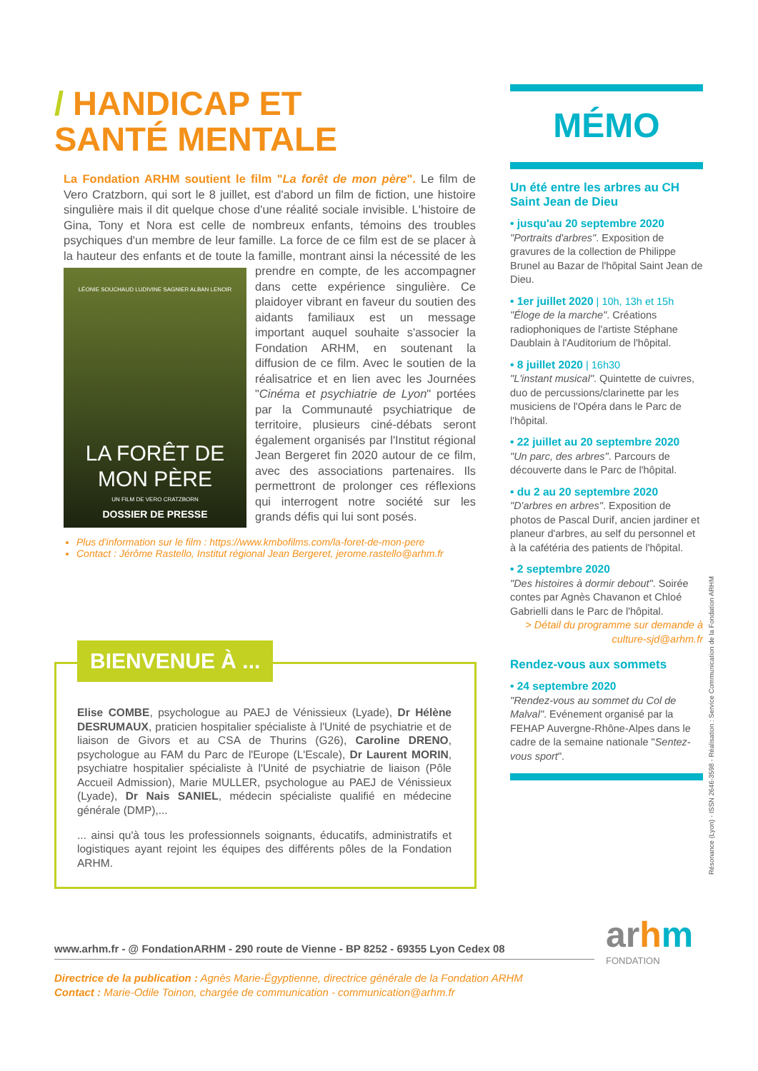/ HANDICAP ET
SANTÉ MENTALE
La Fondation ARHM soutient le film "La forêt de mon père". Le film de Vero Cratzborn, qui sort le 8 juillet, est d'abord un film de fiction, une histoire singulière mais il dit quelque chose d'une réalité sociale invisible. L'histoire de Gina, Tony et Nora est celle de nombreux enfants, témoins des troubles psychiques d'un membre de leur famille. La force de ce film est de se placer à la hauteur des enfants et de toute la famille, montrant ainsi la nécessité de les LÉONIE SOUCHAUD LUDIVINE SAGNIER ALBAN LENOIR
LA FORÊT DE MON PÈRE
UN FILM DE VERO CRATZBORN
DOSSIER DE PRESSE prendre en compte, de les accompagner dans cette expérience singulière. Ce plaidoyer vibrant en faveur du soutien des aidants familiaux est un message important auquel souhaite s'associer la Fondation ARHM, en soutenant la diffusion de ce film. Avec le soutien de la réalisatrice et en lien avec les Journées "Cinéma et psychiatrie de Lyon" portées par la Communauté psychiatrique de territoire, plusieurs ciné-débats seront également organisés par l'Institut régional Jean Bergeret fin 2020 autour de ce film, avec des associations partenaires. Ils permettront de prolonger ces réflexions qui interrogent notre société sur les grands défis qui lui sont posés.
Plus d'information sur le film : https://www.kmbofilms.com/la-foret-de-mon-pere
Contact : Jérôme Rastello, Institut régional Jean Bergeret, jerome.rastello@arhm.fr
BIENVENUE À ...
Elise COMBE, psychologue au PAEJ de Vénissieux (Lyade), Dr Hélène DESRUMAUX, praticien hospitalier spécialiste à l'Unité de psychiatrie et de liaison de Givors et au CSA de Thurins (G26), Caroline DRENO, psychologue au FAM du Parc de l'Europe (L'Escale), Dr Laurent MORIN, psychiatre hospitalier spécialiste à l'Unité de psychiatrie de liaison (Pôle Accueil Admission), Marie MULLER, psychologue au PAEJ de Vénissieux (Lyade), Dr Nais SANIEL, médecin spécialiste qualifié en médecine générale (DMP),...
... ainsi qu'à tous les professionnels soignants, éducatifs, administratifs et logistiques ayant rejoint les équipes des différents pôles de la Fondation ARHM.
MÉMO
Un été entre les arbres au CH Saint Jean de Dieu
• jusqu'au 20 septembre 2020
"Portraits d'arbres". Exposition de gravures de la collection de Philippe Brunel au Bazar de l'hôpital Saint Jean de Dieu.
• 1er juillet 2020 | 10h, 13h et 15h
"Éloge de la marche". Créations radiophoniques de l'artiste Stéphane Daublain à l'Auditorium de l'hôpital.
• 8 juillet 2020 | 16h30
"L'instant musical". Quintette de cuivres, duo de percussions/clarinette par les musiciens de l'Opéra dans le Parc de l'hôpital.
• 22 juillet au 20 septembre 2020
"Un parc, des arbres". Parcours de découverte dans le Parc de l'hôpital.
• du 2 au 20 septembre 2020
"D'arbres en arbres". Exposition de photos de Pascal Durif, ancien jardiner et planeur d'arbres, au self du personnel et à la cafétéria des patients de l'hôpital.
• 2 septembre 2020
"Des histoires à dormir debout". Soirée contes par Agnès Chavanon et Chloé Gabrielli dans le Parc de l'hôpital.
> Détail du programme sur demande à culture-sjd@arhm.fr
Rendez-vous aux sommets
• 24 septembre 2020
"Rendez-vous au sommet du Col de Malval". Evénement organisé par la FEHAP Auvergne-Rhône-Alpes dans le cadre de la semaine nationale "Sentez-vous sport".
Résonance (Lyon) - ISSN 2646-3598 - Réalisation : Service Communication de la Fondation ARHM
www.arhm.fr - @ FondationARHM - 290 route de Vienne - BP 8252 - 69355 Lyon Cedex 08
arhm
FONDATION
Directrice de la publication : Agnès Marie-Égyptienne, directrice générale de la Fondation ARHM
Contact : Marie-Odile Toinon, chargée de communication - communication@arhm.fr